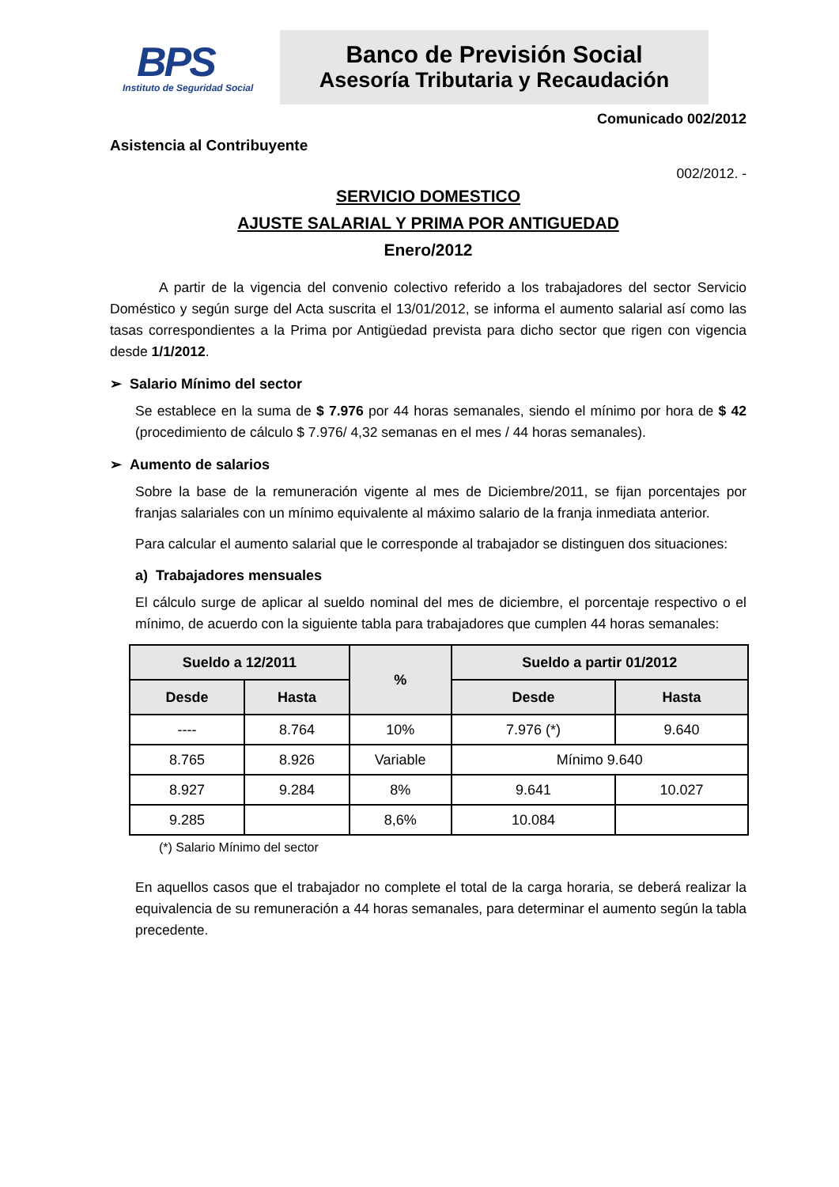BPS
Instituto de Seguridad Social
Banco de Previsión Social
Asesoría Tributaria y Recaudación
Comunicado 002/2012
Asistencia al Contribuyente
002/2012. -
SERVICIO DOMESTICO
AJUSTE SALARIAL Y PRIMA POR ANTIGUEDAD
Enero/2012
A partir de la vigencia del convenio colectivo referido a los trabajadores del sector Servicio Doméstico y según surge del Acta suscrita el 13/01/2012, se informa el aumento salarial así como las tasas correspondientes a la Prima por Antigüedad prevista para dicho sector que rigen con vigencia desde 1/1/2012.
➢ Salario Mínimo del sector
Se establece en la suma de $ 7.976 por 44 horas semanales, siendo el mínimo por hora de $ 42 (procedimiento de cálculo $ 7.976/ 4,32 semanas en el mes / 44 horas semanales).
➢ Aumento de salarios
Sobre la base de la remuneración vigente al mes de Diciembre/2011, se fijan porcentajes por franjas salariales con un mínimo equivalente al máximo salario de la franja inmediata anterior.
Para calcular el aumento salarial que le corresponde al trabajador se distinguen dos situaciones:
a) Trabajadores mensuales
El cálculo surge de aplicar al sueldo nominal del mes de diciembre, el porcentaje respectivo o el mínimo, de acuerdo con la siguiente tabla para trabajadores que cumplen 44 horas semanales:
| Sueldo a 12/2011 | | % | Sueldo a partir 01/2012 | |
| --- | --- | --- | --- | --- |
| Desde | Hasta | | Desde | Hasta |
| ---- | 8.764 | 10% | 7.976 (*) | 9.640 |
| 8.765 | 8.926 | Variable | Mínimo 9.640 | |
| 8.927 | 9.284 | 8% | 9.641 | 10.027 |
| 9.285 | | 8,6% | 10.084 | |
(*) Salario Mínimo del sector
En aquellos casos que el trabajador no complete el total de la carga horaria, se deberá realizar la equivalencia de su remuneración a 44 horas semanales, para determinar el aumento según la tabla precedente.